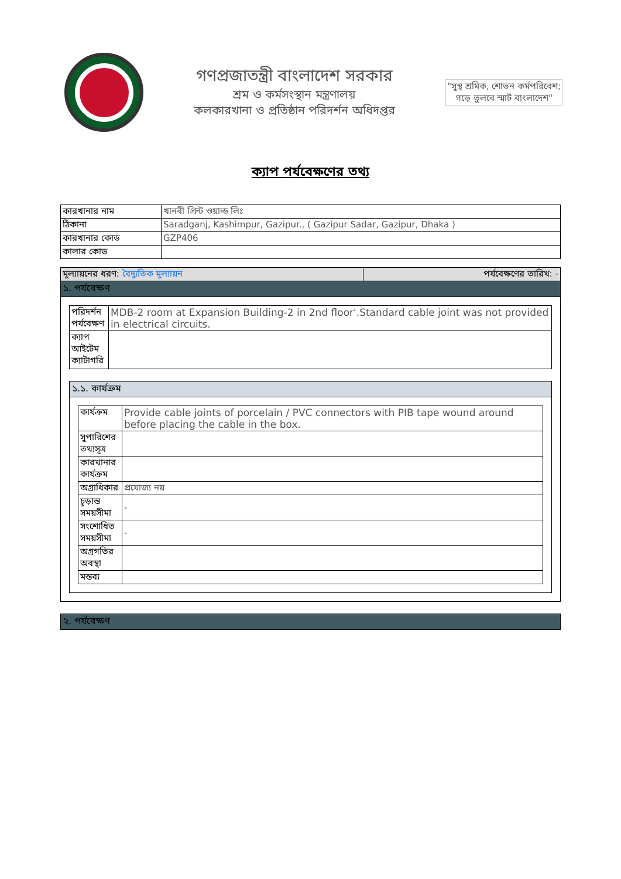গণপ্রজাতন্ত্রী বাংলাদেশ সরকার
শ্রম ও কর্মসংস্থান মন্ত্রণালয়
কলকারখানা ও প্রতিষ্ঠান পরিদর্শন অধিদপ্তর
"সুস্থ শ্রমিক, শোভন কর্মপরিবেশ;
গড়ে তুলবে স্মার্ট বাংলাদেশ"
ক্যাপ পর্যবেক্ষণের তথ্য
| কারখানার নাম | খানবী প্রিন্ট ওয়াল্ড লিঃ |
| ঠিকানা | Saradganj, Kashimpur, Gazipur., ( Gazipur Sadar, Gazipur, Dhaka ) |
| কারখানার কোড | GZP406 |
| কালার কোড | |
| মুল্যায়নের ধরণ: বৈদ্যুতিক মুল্যায়ন | পর্যবেক্ষণের তারিখ: - |
১. পর্যবেক্ষণ
| পরিদর্শন পর্যবেক্ষণ | MDB-2 room at Expansion Building-2 in 2nd floor'.Standard cable joint was not provided in electrical circuits. |
| ক্যাপ আইটেম ক্যাটাগরি | |
১.১. কার্যক্রম
| কার্যক্রম | Provide cable joints of porcelain / PVC connectors with PIB tape wound around before placing the cable in the box. |
| সুপারিশের তথ্যসূত্র | |
| কারখানার কার্যক্রম | |
| অগ্রাধিকার | প্রযোজ্য নয় |
| চুড়ান্ত সময়সীমা | - |
| সংশোধিত সময়সীমা | - |
| অগ্রগতির অবস্থা | |
| মন্তব্য | |
২. পর্যবেক্ষণ